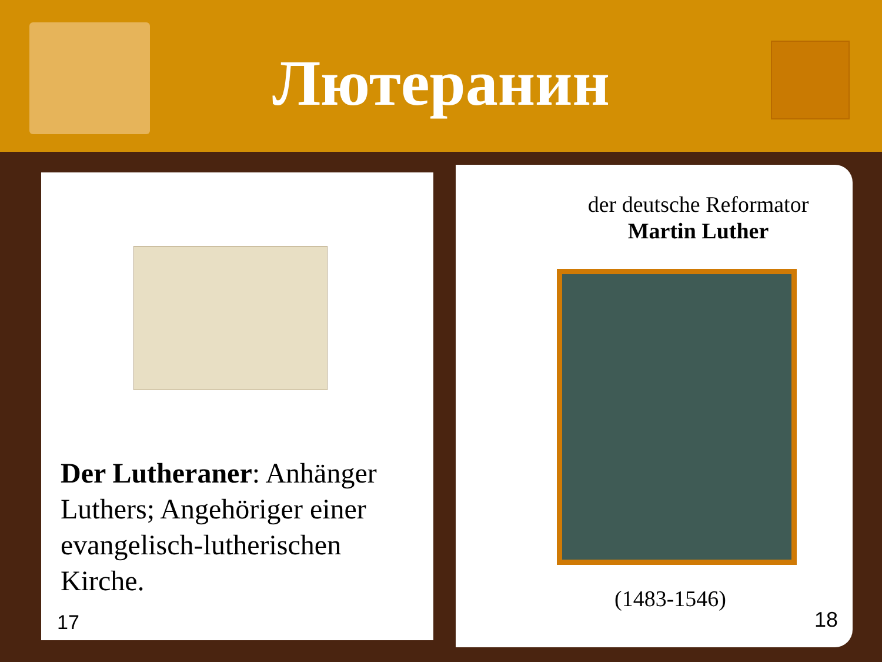Лютеранин
Der Lutheraner: Anhänger Luthers; Angehöriger einer evangelisch-lutherischen Kirche.
17
der deutsche Reformator
Martin Luther
(1483-1546)
18